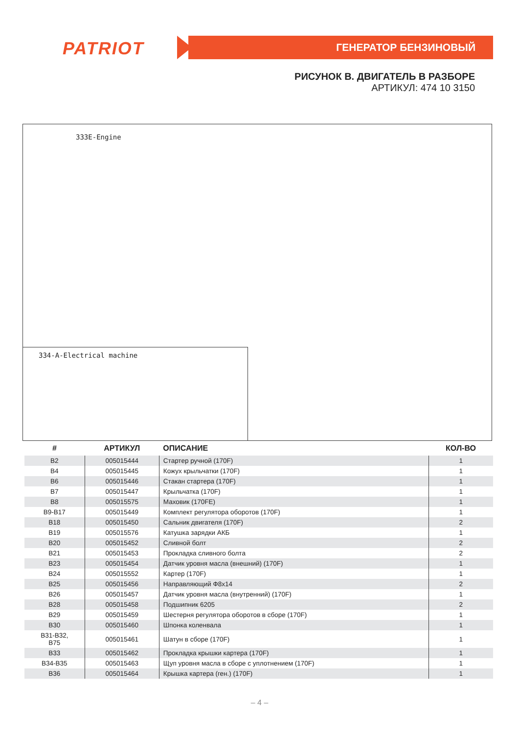PATRIOT ГЕНЕРАТОР БЕНЗИНОВЫЙ
РИСУНОК B. ДВИГАТЕЛЬ В РАЗБОРЕ
АРТИКУЛ: 474 10 3150
333E-Engine
334-A-Electrical machine
| # | АРТИКУЛ | ОПИСАНИЕ | КОЛ-ВО |
| --- | --- | --- | --- |
| B2 | 005015444 | Стартер ручной (170F) | 1 |
| B4 | 005015445 | Кожух крыльчатки (170F) | 1 |
| B6 | 005015446 | Стакан стартера (170F) | 1 |
| B7 | 005015447 | Крыльчатка (170F) | 1 |
| B8 | 005015575 | Маховик (170FE) | 1 |
| B9-B17 | 005015449 | Комплект регулятора оборотов (170F) | 1 |
| B18 | 005015450 | Сальник двигателя (170F) | 2 |
| B19 | 005015576 | Катушка зарядки АКБ | 1 |
| B20 | 005015452 | Сливной болт | 2 |
| B21 | 005015453 | Прокладка сливного болта | 2 |
| B23 | 005015454 | Датчик уровня масла (внешний) (170F) | 1 |
| B24 | 005015552 | Картер (170F) | 1 |
| B25 | 005015456 | Направляющий Ф8x14 | 2 |
| B26 | 005015457 | Датчик уровня масла (внутренний) (170F) | 1 |
| B28 | 005015458 | Подшипник 6205 | 2 |
| B29 | 005015459 | Шестерня регулятора оборотов в сборе (170F) | 1 |
| B30 | 005015460 | Шпонка коленвала | 1 |
| B31-B32, B75 | 005015461 | Шатун в сборе (170F) | 1 |
| B33 | 005015462 | Прокладка крышки картера (170F) | 1 |
| B34-B35 | 005015463 | Щуп уровня масла в сборе с уплотнением (170F) | 1 |
| B36 | 005015464 | Крышка картера (ген.) (170F) | 1 |
– 4 –